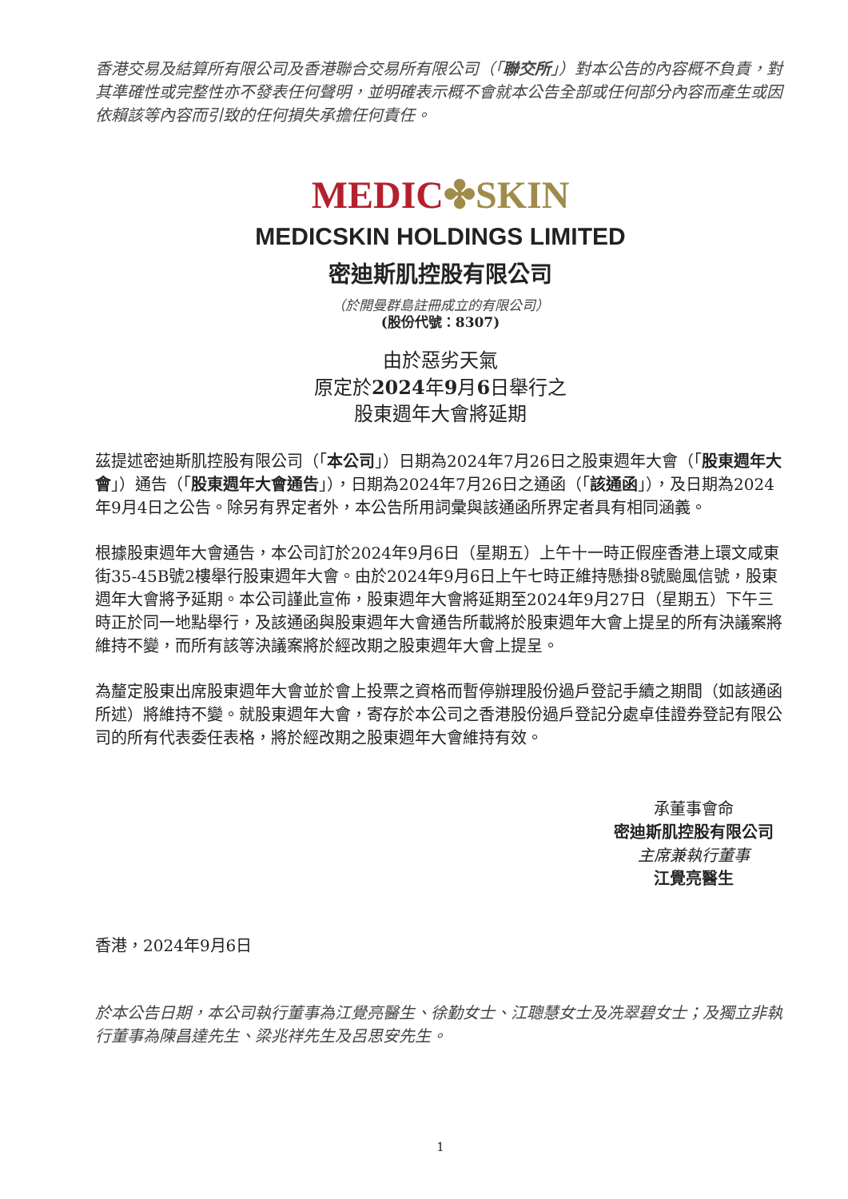香港交易及結算所有限公司及香港聯合交易所有限公司（「聯交所」）對本公告的內容概不負責，對其準確性或完整性亦不發表任何聲明，並明確表示概不會就本公告全部或任何部分內容而產生或因依賴該等內容而引致的任何損失承擔任何責任。
MEDIC✤SKIN
MEDICSKIN HOLDINGS LIMITED
密迪斯肌控股有限公司
（於開曼群島註冊成立的有限公司）
(股份代號：8307)
由於惡劣天氣
原定於2024年9月6日舉行之
股東週年大會將延期
茲提述密迪斯肌控股有限公司（「本公司」）日期為2024年7月26日之股東週年大會（「股東週年大會」）通告（「股東週年大會通告」），日期為2024年7月26日之通函（「該通函」），及日期為2024年9月4日之公告。除另有界定者外，本公告所用詞彙與該通函所界定者具有相同涵義。
根據股東週年大會通告，本公司訂於2024年9月6日（星期五）上午十一時正假座香港上環文咸東街35-45B號2樓舉行股東週年大會。由於2024年9月6日上午七時正維持懸掛8號颱風信號，股東週年大會將予延期。本公司謹此宣佈，股東週年大會將延期至2024年9月27日（星期五）下午三時正於同一地點舉行，及該通函與股東週年大會通告所載將於股東週年大會上提呈的所有決議案將維持不變，而所有該等決議案將於經改期之股東週年大會上提呈。
為釐定股東出席股東週年大會並於會上投票之資格而暫停辦理股份過戶登記手續之期間（如該通函所述）將維持不變。就股東週年大會，寄存於本公司之香港股份過戶登記分處卓佳證券登記有限公司的所有代表委任表格，將於經改期之股東週年大會維持有效。
承董事會命
密迪斯肌控股有限公司
主席兼執行董事
江覺亮醫生
香港，2024年9月6日
於本公告日期，本公司執行董事為江覺亮醫生、徐勤女士、江聰慧女士及冼翠碧女士；及獨立非執行董事為陳昌達先生、梁兆祥先生及呂思安先生。
1